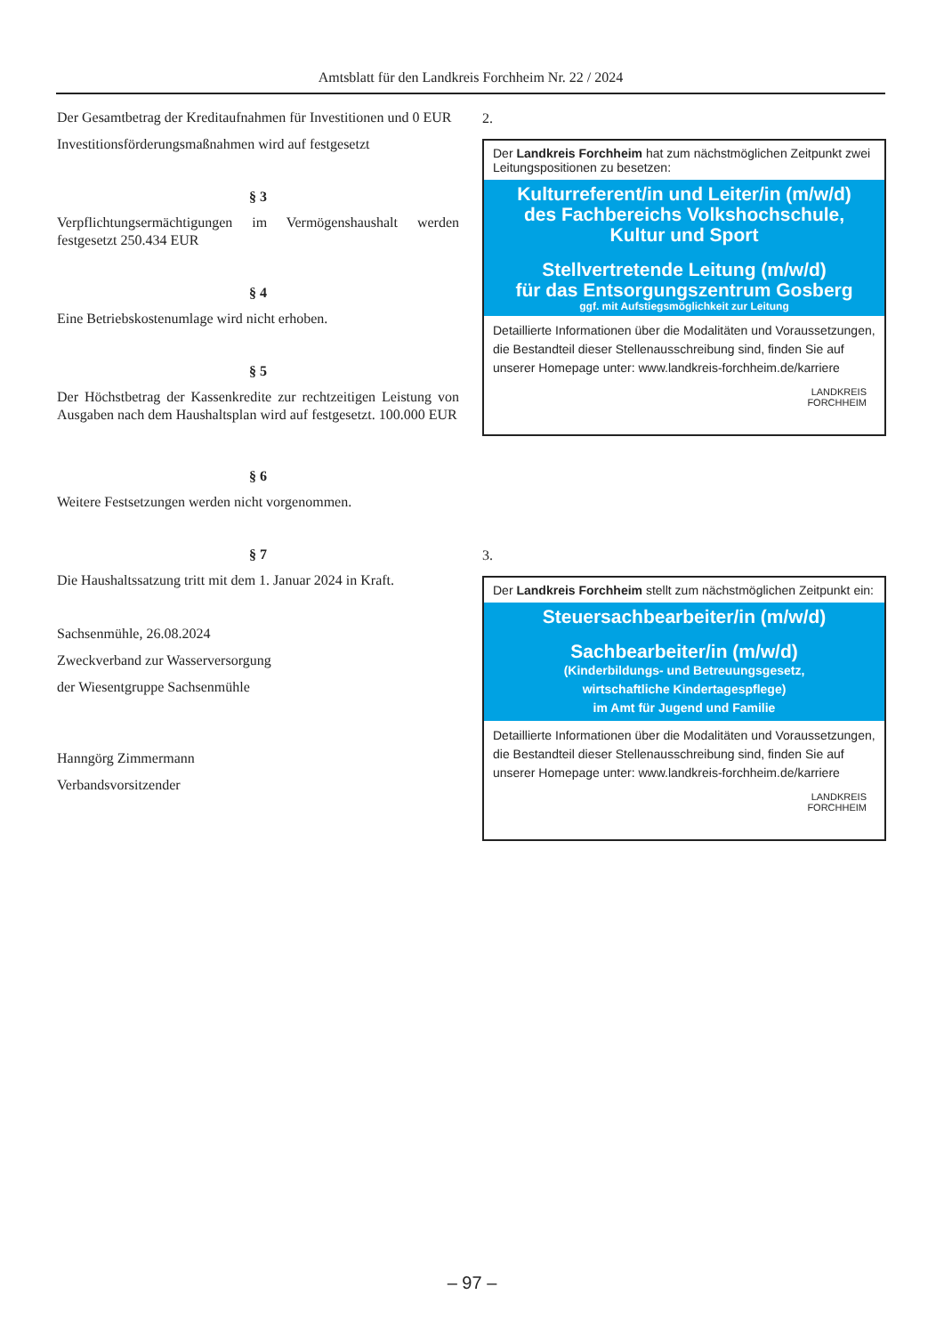Amtsblatt für den Landkreis Forchheim Nr. 22 / 2024
Der Gesamtbetrag der Kreditaufnahmen für Investitionen und 0 EUR
Investitionsförderungsmaßnahmen wird auf festgesetzt
§ 3
Verpflichtungsermächtigungen im Vermögenshaushalt werden festgesetzt 250.434 EUR
§ 4
Eine Betriebskostenumlage wird nicht erhoben.
§ 5
Der Höchstbetrag der Kassenkredite zur rechtzeitigen Leistung von Ausgaben nach dem Haushaltsplan wird auf festgesetzt. 100.000 EUR
§ 6
Weitere Festsetzungen werden nicht vorgenommen.
§ 7
Die Haushaltssatzung tritt mit dem 1. Januar 2024 in Kraft.
Sachsenmühle, 26.08.2024
Zweckverband zur Wasserversorgung
der Wiesentgruppe Sachsenmühle
Hanngörg Zimmermann
Verbandsvorsitzender
2.
Der Landkreis Forchheim hat zum nächstmöglichen Zeitpunkt zwei Leitungspositionen zu besetzen:
Kulturreferent/in und Leiter/in (m/w/d)
des Fachbereichs Volkshochschule,
Kultur und Sport
Stellvertretende Leitung (m/w/d)
für das Entsorgungszentrum Gosberg
ggf. mit Aufstiegsmöglichkeit zur Leitung
Detaillierte Informationen über die Modalitäten und Voraussetzungen, die Bestandteil dieser Stellenausschreibung sind, finden Sie auf unserer Homepage unter: www.landkreis-forchheim.de/karriere
LANDKREIS
FORCHHEIM
3.
Der Landkreis Forchheim stellt zum nächstmöglichen Zeitpunkt ein:
Steuersachbearbeiter/in (m/w/d)
Sachbearbeiter/in (m/w/d)
(Kinderbildungs- und Betreuungsgesetz,
wirtschaftliche Kindertagespflege)
im Amt für Jugend und Familie
Detaillierte Informationen über die Modalitäten und Voraussetzungen, die Bestandteil dieser Stellenausschreibung sind, finden Sie auf unserer Homepage unter: www.landkreis-forchheim.de/karriere
LANDKREIS
FORCHHEIM
– 97 –